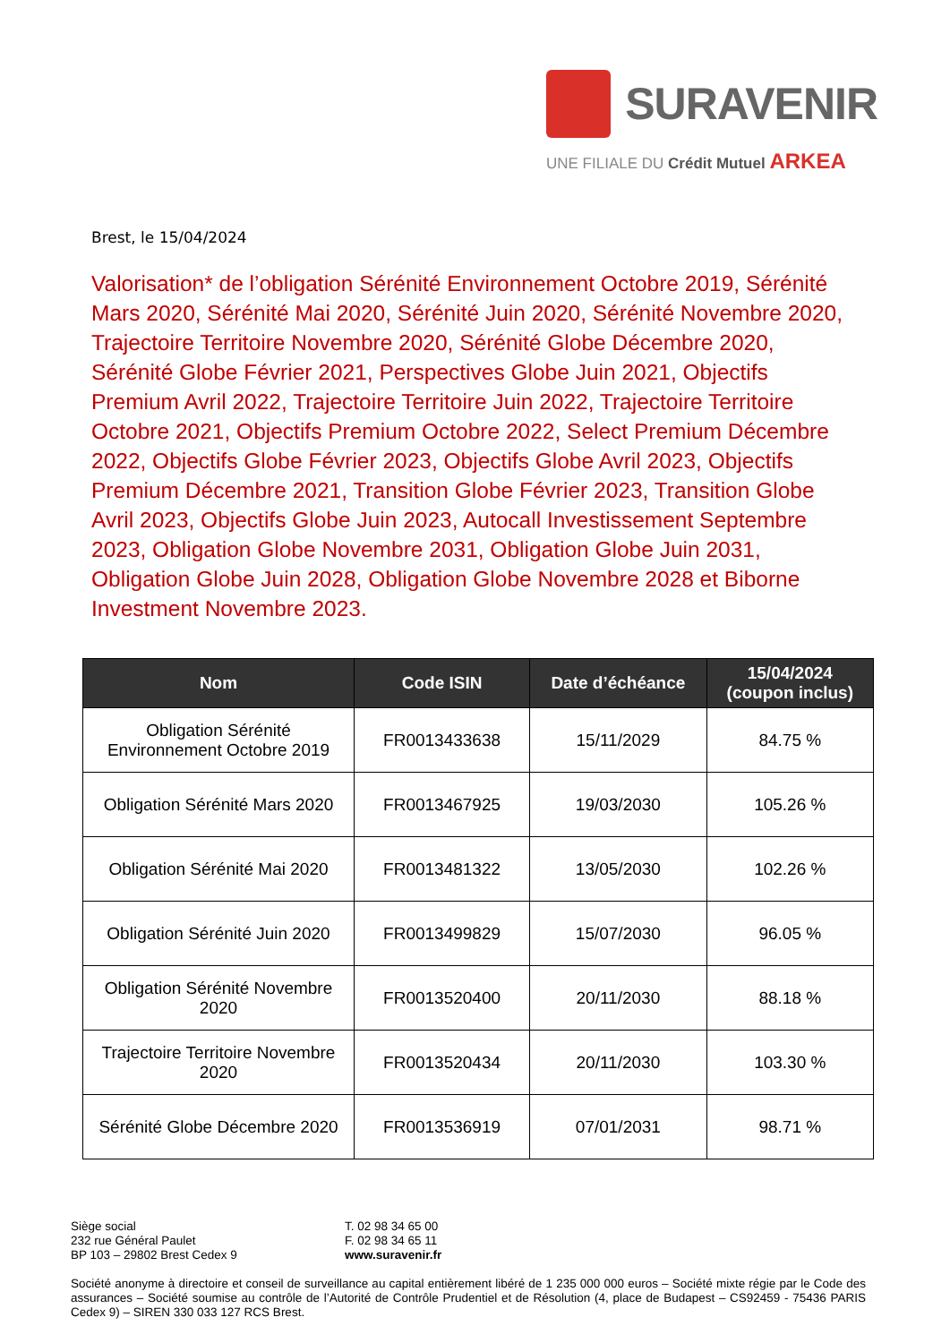SURAVENIR
UNE FILIALE DU Crédit Mutuel ARKEA
Brest, le 15/04/2024
Valorisation* de l’obligation Sérénité Environnement Octobre 2019, Sérénité Mars 2020, Sérénité Mai 2020, Sérénité Juin 2020, Sérénité Novembre 2020, Trajectoire Territoire Novembre 2020, Sérénité Globe Décembre 2020, Sérénité Globe Février 2021, Perspectives Globe Juin 2021, Objectifs Premium Avril 2022, Trajectoire Territoire Juin 2022, Trajectoire Territoire Octobre 2021, Objectifs Premium Octobre 2022, Select Premium Décembre 2022, Objectifs Globe Février 2023, Objectifs Globe Avril 2023, Objectifs Premium Décembre 2021, Transition Globe Février 2023, Transition Globe Avril 2023, Objectifs Globe Juin 2023, Autocall Investissement Septembre 2023, Obligation Globe Novembre 2031, Obligation Globe Juin 2031, Obligation Globe Juin 2028, Obligation Globe Novembre 2028 et Biborne Investment Novembre 2023.
| Nom | Code ISIN | Date d’échéance | 15/04/2024 (coupon inclus) |
| --- | --- | --- | --- |
| Obligation Sérénité Environnement Octobre 2019 | FR0013433638 | 15/11/2029 | 84.75 % |
| Obligation Sérénité Mars 2020 | FR0013467925 | 19/03/2030 | 105.26 % |
| Obligation Sérénité Mai 2020 | FR0013481322 | 13/05/2030 | 102.26 % |
| Obligation Sérénité Juin 2020 | FR0013499829 | 15/07/2030 | 96.05 % |
| Obligation Sérénité Novembre 2020 | FR0013520400 | 20/11/2030 | 88.18 % |
| Trajectoire Territoire Novembre 2020 | FR0013520434 | 20/11/2030 | 103.30 % |
| Sérénité Globe Décembre 2020 | FR0013536919 | 07/01/2031 | 98.71 % |
Siège social
232 rue Général Paulet
BP 103 – 29802 Brest Cedex 9
T. 02 98 34 65 00
F. 02 98 34 65 11
www.suravenir.fr
Société anonyme à directoire et conseil de surveillance au capital entièrement libéré de 1 235 000 000 euros – Société mixte régie par le Code des assurances – Société soumise au contrôle de l’Autorité de Contrôle Prudentiel et de Résolution (4, place de Budapest – CS92459 - 75436 PARIS Cedex 9) – SIREN 330 033 127 RCS Brest.